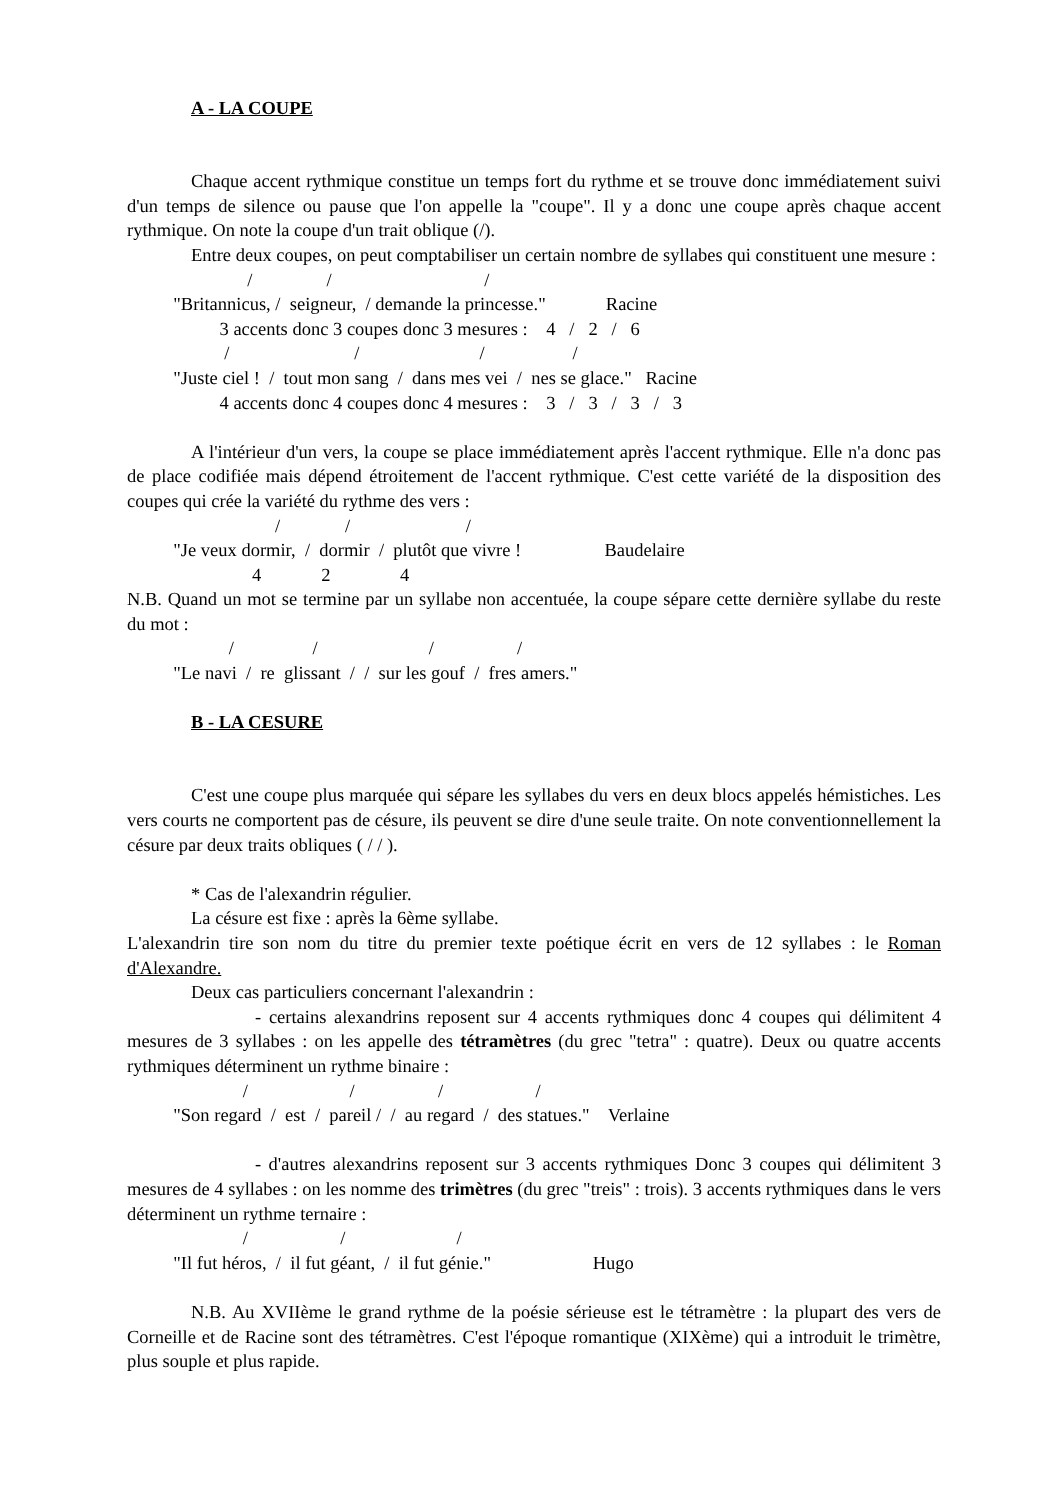A - LA COUPE
Chaque accent rythmique constitue un temps fort du rythme et se trouve donc immédiatement suivi d'un temps de silence ou pause que l'on appelle la "coupe". Il y a donc une coupe après chaque accent rythmique. On note la coupe d'un trait oblique (/).
Entre deux coupes, on peut comptabiliser un certain nombre de syllabes qui constituent une mesure :
/ / /
"Britannicus, / seigneur, / demande la princesse." Racine
3 accents donc 3 coupes donc 3 mesures : 4 / 2 / 6
/ / / /
"Juste ciel ! / tout mon sang / dans mes vei / nes se glace." Racine
4 accents donc 4 coupes donc 4 mesures : 3 / 3 / 3 / 3
A l'intérieur d'un vers, la coupe se place immédiatement après l'accent rythmique. Elle n'a donc pas de place codifiée mais dépend étroitement de l'accent rythmique. C'est cette variété de la disposition des coupes qui crée la variété du rythme des vers :
/ / /
"Je veux dormir, / dormir / plutôt que vivre ! Baudelaire
4 2 4
N.B. Quand un mot se termine par un syllabe non accentuée, la coupe sépare cette dernière syllabe du reste du mot :
/ / / /
"Le navi / re glissant / / sur les gouf / fres amers."
B - LA CESURE
C'est une coupe plus marquée qui sépare les syllabes du vers en deux blocs appelés hémistiches. Les vers courts ne comportent pas de césure, ils peuvent se dire d'une seule traite. On note conventionnellement la césure par deux traits obliques ( / / ).
* Cas de l'alexandrin régulier.
La césure est fixe : après la 6ème syllabe.
L'alexandrin tire son nom du titre du premier texte poétique écrit en vers de 12 syllabes : le Roman d'Alexandre.
Deux cas particuliers concernant l'alexandrin :
- certains alexandrins reposent sur 4 accents rythmiques donc 4 coupes qui délimitent 4 mesures de 3 syllabes : on les appelle des tétramètres (du grec "tetra" : quatre). Deux ou quatre accents rythmiques déterminent un rythme binaire :
/ / / /
"Son regard / est / pareil / / au regard / des statues." Verlaine
- d'autres alexandrins reposent sur 3 accents rythmiques Donc 3 coupes qui délimitent 3 mesures de 4 syllabes : on les nomme des trimètres (du grec "treis" : trois). 3 accents rythmiques dans le vers déterminent un rythme ternaire :
/ / /
"Il fut héros, / il fut géant, / il fut génie." Hugo
N.B. Au XVIIème le grand rythme de la poésie sérieuse est le tétramètre : la plupart des vers de Corneille et de Racine sont des tétramètres. C'est l'époque romantique (XIXème) qui a introduit le trimètre, plus souple et plus rapide.